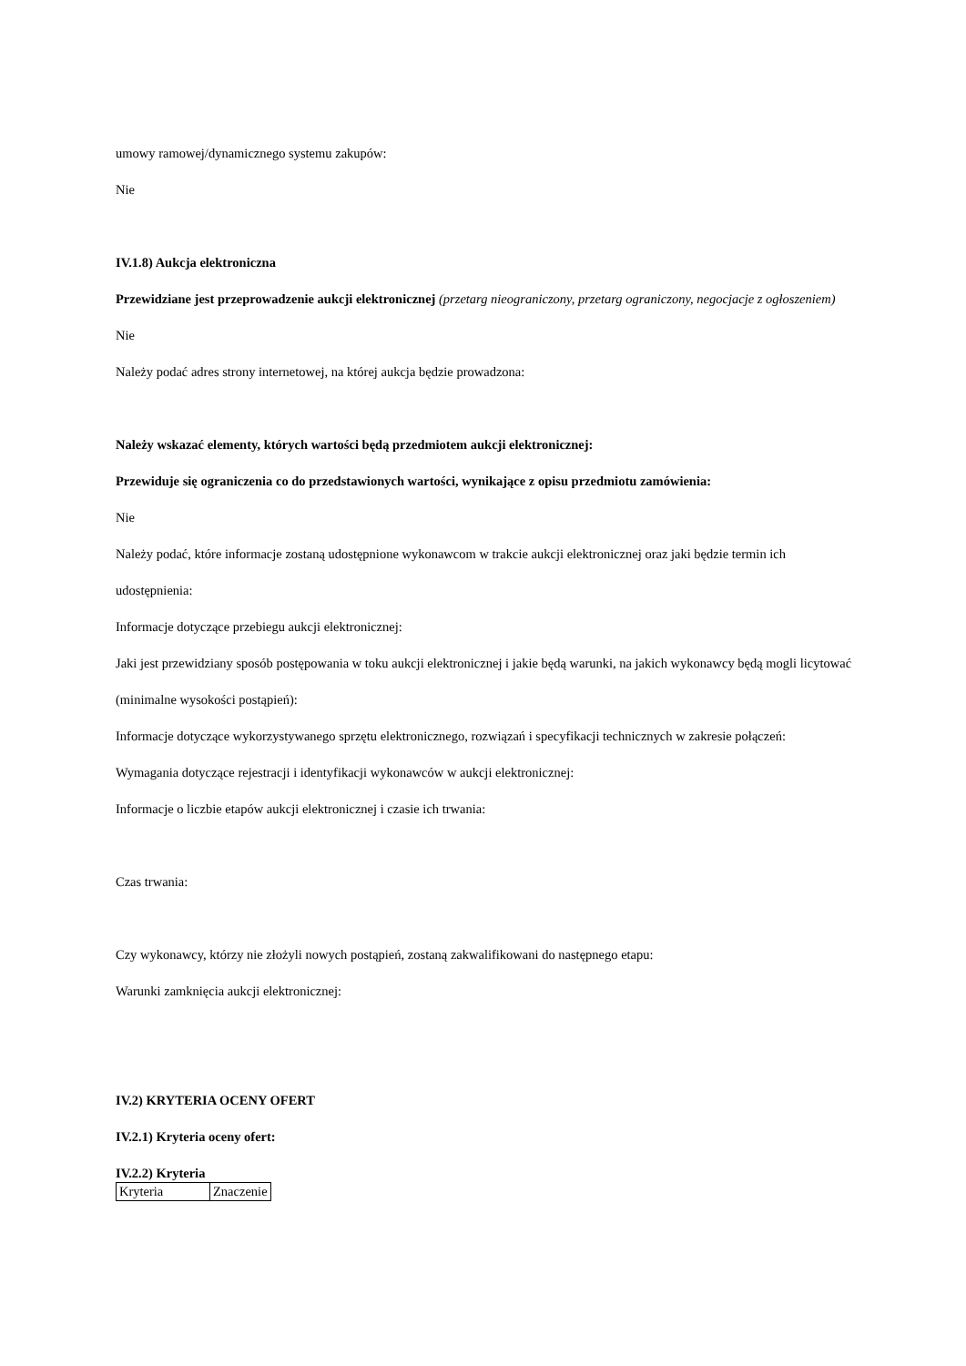umowy ramowej/dynamicznego systemu zakupów:
Nie
IV.1.8) Aukcja elektroniczna
Przewidziane jest przeprowadzenie aukcji elektronicznej (przetarg nieograniczony, przetarg ograniczony, negocjacje z ogłoszeniem) Nie
Należy podać adres strony internetowej, na której aukcja będzie prowadzona:
Należy wskazać elementy, których wartości będą przedmiotem aukcji elektronicznej:
Przewiduje się ograniczenia co do przedstawionych wartości, wynikające z opisu przedmiotu zamówienia:
Nie
Należy podać, które informacje zostaną udostępnione wykonawcom w trakcie aukcji elektronicznej oraz jaki będzie termin ich udostępnienia:
Informacje dotyczące przebiegu aukcji elektronicznej:
Jaki jest przewidziany sposób postępowania w toku aukcji elektronicznej i jakie będą warunki, na jakich wykonawcy będą mogli licytować (minimalne wysokości postąpień):
Informacje dotyczące wykorzystywanego sprzętu elektronicznego, rozwiązań i specyfikacji technicznych w zakresie połączeń:
Wymagania dotyczące rejestracji i identyfikacji wykonawców w aukcji elektronicznej:
Informacje o liczbie etapów aukcji elektronicznej i czasie ich trwania:
Czas trwania:
Czy wykonawcy, którzy nie złożyli nowych postąpień, zostaną zakwalifikowani do następnego etapu:
Warunki zamknięcia aukcji elektronicznej:
IV.2) KRYTERIA OCENY OFERT
IV.2.1) Kryteria oceny ofert:
IV.2.2) Kryteria
| Kryteria | Znaczenie |